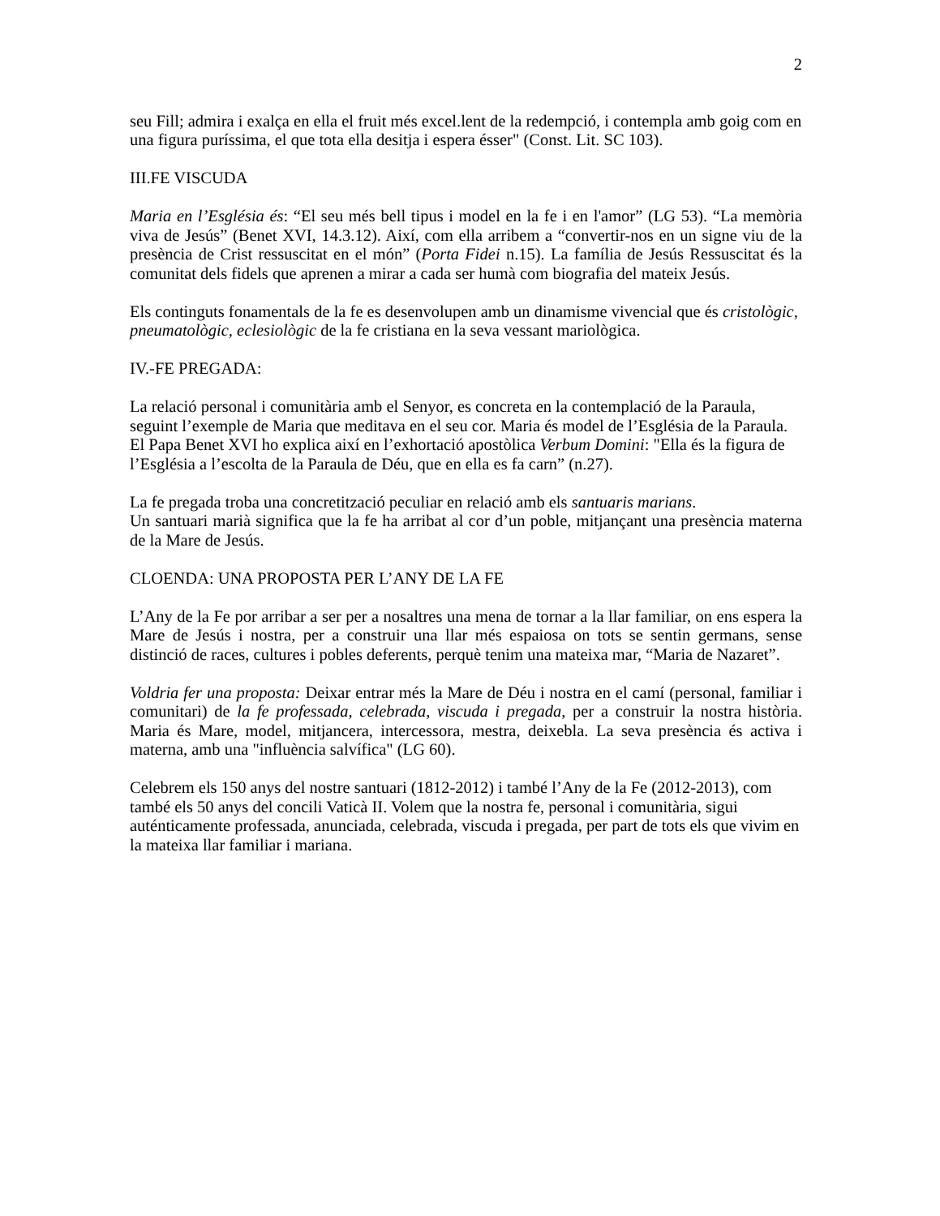2
seu Fill; admira i exalça en ella el fruit més excel.lent de la redempció, i contempla amb goig com en una figura puríssima, el que tota ella desitja i espera ésser" (Const. Lit. SC 103).
III.FE VISCUDA
Maria en l’Església és: “El seu més bell tipus i model en la fe i en l'amor” (LG 53). “La memòria viva de Jesús” (Benet XVI, 14.3.12). Així, com ella arribem a “convertir-nos en un signe viu de la presència de Crist ressuscitat en el món” (Porta Fidei n.15). La família de Jesús Ressuscitat és la comunitat dels fidels que aprenen a mirar a cada ser humà com biografia del mateix Jesús.
Els continguts fonamentals de la fe es desenvolupen amb un dinamisme vivencial que és cristològic, pneumatològic, eclesiològic de la fe cristiana en la seva vessant mariològica.
IV.-FE PREGADA:
La relació personal i comunitària amb el Senyor, es concreta en la contemplació de la Paraula, seguint l’exemple de Maria que meditava en el seu cor. Maria és model de l’Església de la Paraula. El Papa Benet XVI ho explica així en l’exhortació apostòlica Verbum Domini: "Ella és la figura de l’Església a l’escolta de la Paraula de Déu, que en ella es fa carn” (n.27).
La fe pregada troba una concretització peculiar en relació amb els santuaris marians.
Un santuari marià significa que la fe ha arribat al cor d’un poble, mitjançant una presència materna de la Mare de Jesús.
CLOENDA: UNA PROPOSTA PER L’ANY DE LA FE
L’Any de la Fe por arribar a ser per a nosaltres una mena de tornar a la llar familiar, on ens espera la Mare de Jesús i nostra, per a construir una llar més espaiosa on tots se sentin germans, sense distinció de races, cultures i pobles deferents, perquè tenim una mateixa mar, “Maria de Nazaret”.
Voldria fer una proposta: Deixar entrar més la Mare de Déu i nostra en el camí (personal, familiar i comunitari) de la fe professada, celebrada, viscuda i pregada, per a construir la nostra història. Maria és Mare, model, mitjancera, intercessora, mestra, deixebla. La seva presència és activa i materna, amb una "influència salvífica" (LG 60).
Celebrem els 150 anys del nostre santuari (1812-2012) i també l’Any de la Fe (2012-2013), com també els 50 anys del concili Vaticà II. Volem que la nostra fe, personal i comunitària, sigui auténticamente professada, anunciada, celebrada, viscuda i pregada, per part de tots els que vivim en la mateixa llar familiar i mariana.